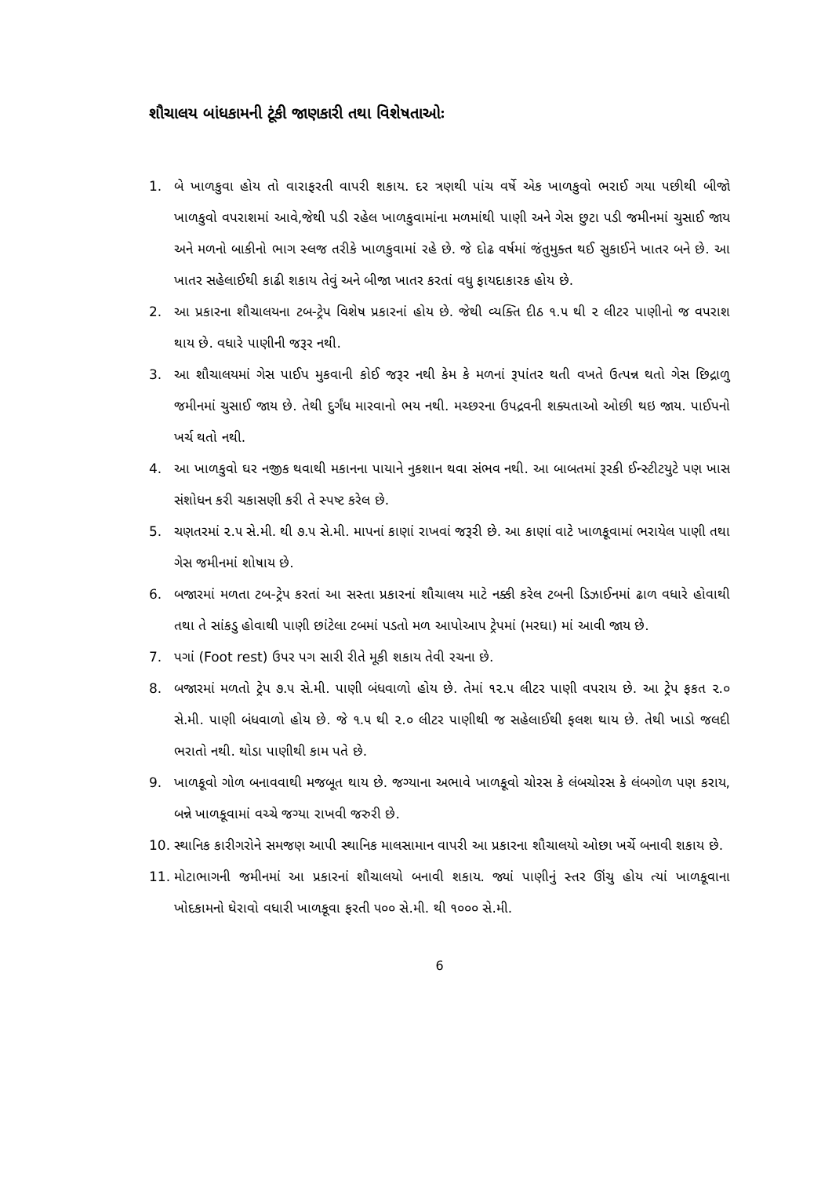શૌચાલય બાંધકામની ટૂંકી જાણકારી તથા વિશેષતાઓઃ
1. બે ખાળકુવા હોય તો વારાફરતી વાપરી શકાય. દર ત્રણથી પાંચ વર્ષે એક ખાળકુવો ભરાઈ ગયા પછીથી બીજો ખાળકુવો વપરાશમાં આવે,જેથી પડી રહેલ ખાળકુવામાંના મળમાંથી પાણી અને ગેસ છુટા પડી જમીનમાં ચુસાઈ જાય અને મળનો બાકીનો ભાગ સ્લજ તરીકે ખાળકુવામાં રહે છે. જે દોઢ વર્ષમાં જંતુમુક્ત થઈ સુકાઈને ખાતર બને છે. આ ખાતર સહેલાઈથી કાઢી શકાય તેવું અને બીજા ખાતર કરતાં વધુ ફાયદાકારક હોય છે.
2. આ પ્રકારના શૌચાલયના ટબ-ટ્રેપ વિશેષ પ્રકારનાં હોય છે. જેથી વ્યક્તિ દીઠ ૧.૫ થી ૨ લીટર પાણીનો જ વપરાશ થાય છે. વધારે પાણીની જરૂર નથી.
3. આ શૌચાલયમાં ગેસ પાઈપ મુકવાની કોઈ જરૂર નથી કેમ કે મળનાં રૂપાંતર થતી વખતે ઉત્પન્ન થતો ગેસ છિદ્રાળુ જમીનમાં ચુસાઈ જાય છે. તેથી દુર્ગંધ મારવાનો ભય નથી. મચ્છરના ઉપદ્રવની શક્યતાઓ ઓછી થઇ જાય. પાઈપનો ખર્ચ થતો નથી.
4. આ ખાળકુવો ઘર નજીક થવાથી મકાનના પાયાને નુકશાન થવા સંભવ નથી. આ બાબતમાં રૂરકી ઈન્સ્ટીટયુટે પણ ખાસ સંશોધન કરી ચકાસણી કરી તે સ્પષ્ટ કરેલ છે.
5. ચણતરમાં ૨.૫ સે.મી. થી ૭.૫ સે.મી. માપનાં કાણાં રાખવાં જરૂરી છે. આ કાણાં વાટે ખાળકૂવામાં ભરાયેલ પાણી તથા ગેસ જમીનમાં શોષાય છે.
6. બજારમાં મળતા ટબ-ટ્રેપ કરતાં આ સસ્તા પ્રકારનાં શૌચાલય માટે નક્કી કરેલ ટબની ડિઝાઈનમાં ઢાળ વધારે હોવાથી તથા તે સાંકડુ હોવાથી પાણી છાંટેલા ટબમાં પડતો મળ આપોઆપ ટ્રેપમાં (મરઘા) માં આવી જાય છે.
7. પગાં (Foot rest) ઉપર પગ સારી રીતે મૂકી શકાય તેવી રચના છે.
8. બજારમાં મળતો ટ્રેપ ૭.૫ સે.મી. પાણી બંધવાળો હોય છે. તેમાં ૧૨.૫ લીટર પાણી વપરાય છે. આ ટ્રેપ ફકત ૨.૦ સે.મી. પાણી બંધવાળો હોય છે. જે ૧.૫ થી ૨.૦ લીટર પાણીથી જ સહેલાઈથી ફલશ થાય છે. તેથી ખાડો જલદી ભરાતો નથી. થોડા પાણીથી કામ પતે છે.
9. ખાળકૂવો ગોળ બનાવવાથી મજબૂત થાય છે. જગ્યાના અભાવે ખાળકૂવો ચોરસ કે લંબચોરસ કે લંબગોળ પણ કરાય, બન્ને ખાળકૂવામાં વચ્ચે જગ્યા રાખવી જરુરી છે.
10. સ્થાનિક કારીગરોને સમજણ આપી સ્થાનિક માલસામાન વાપરી આ પ્રકારના શૌચાલયો ઓછા ખર્ચે બનાવી શકાય છે.
11. મોટાભાગની જમીનમાં આ પ્રકારનાં શૌચાલયો બનાવી શકાય. જ્યાં પાણીનું સ્તર ઊંચુ હોય ત્યાં ખાળકૂવાના ખોદકામનો ઘેરાવો વધારી ખાળકૂવા ફરતી ૫૦૦ સે.મી. થી ૧૦૦૦ સે.મી.
6